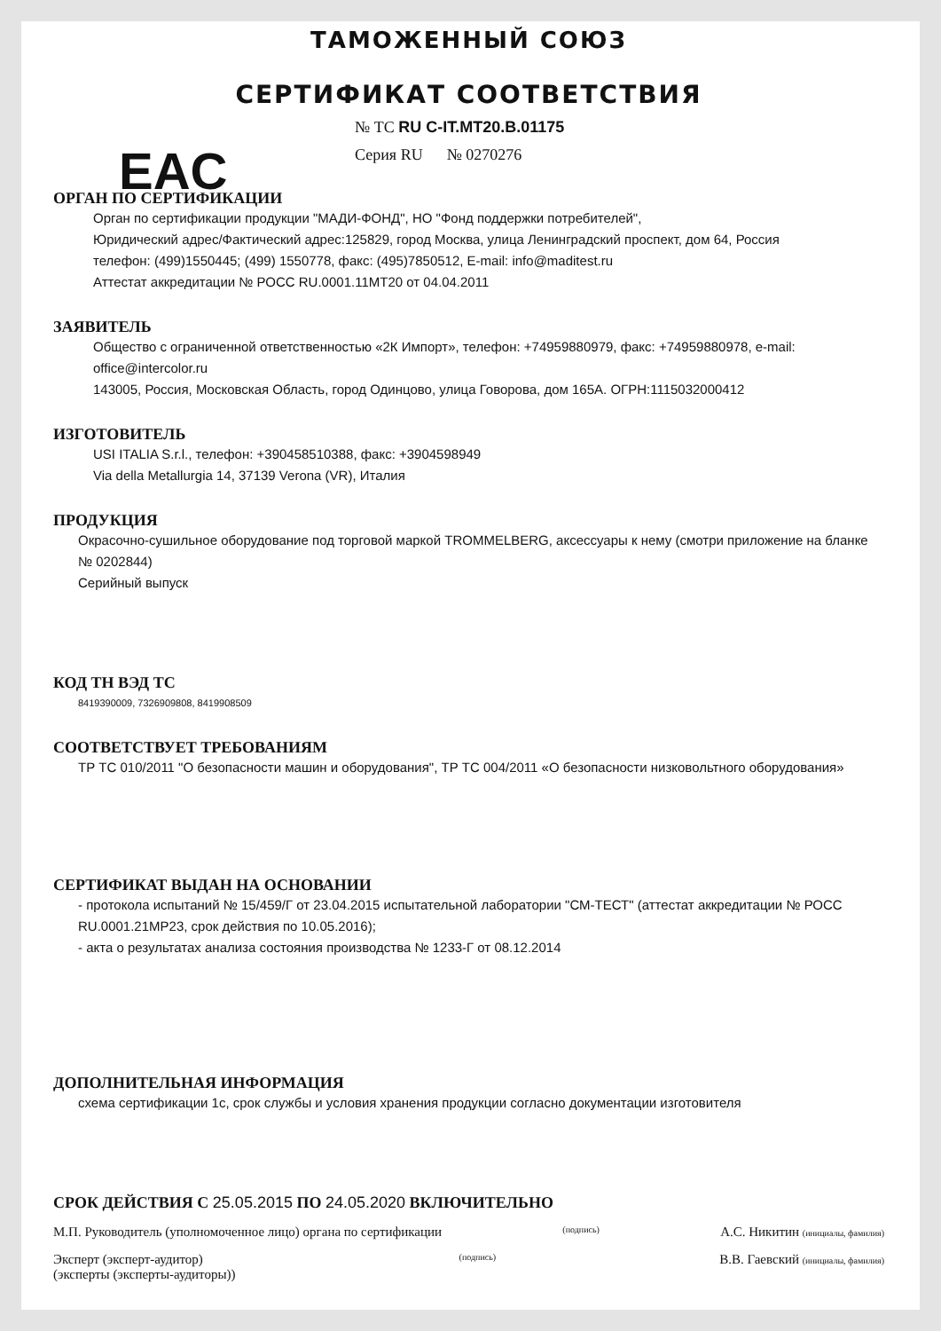ТАМОЖЕННЫЙ СОЮЗ
СЕРТИФИКАТ СООТВЕТСТВИЯ
EAC
№ ТС RU C-IT.MT20.B.01175
Серия RU № 0270276
ОРГАН ПО СЕРТИФИКАЦИИ
Орган по сертификации продукции "МАДИ-ФОНД", НО "Фонд поддержки потребителей",
Юридический адрес/Фактический адрес:125829, город Москва, улица Ленинградский проспект, дом 64, Россия
телефон: (499)1550445; (499) 1550778, факс: (495)7850512, E-mail: info@maditest.ru
Аттестат аккредитации № РОСС RU.0001.11МТ20 от 04.04.2011
ЗАЯВИТЕЛЬ
Общество с ограниченной ответственностью «2К Импорт», телефон: +74959880979, факс: +74959880978, e-mail: office@intercolor.ru
143005, Россия, Московская Область, город Одинцово, улица Говорова, дом 165А. ОГРН:1115032000412
ИЗГОТОВИТЕЛЬ
USI ITALIA S.r.l., телефон: +390458510388, факс: +3904598949
Via della Metallurgia 14, 37139 Verona (VR), Италия
ПРОДУКЦИЯ
Окрасочно-сушильное оборудование под торговой маркой TROMMELBERG, аксессуары к нему (смотри приложение на бланке № 0202844)
Серийный выпуск
КОД ТН ВЭД ТС
8419390009, 7326909808, 8419908509
СООТВЕТСТВУЕТ ТРЕБОВАНИЯМ
ТР ТС 010/2011 "О безопасности машин и оборудования", ТР ТС 004/2011 «О безопасности низковольтного оборудования»
СЕРТИФИКАТ ВЫДАН НА ОСНОВАНИИ
- протокола испытаний № 15/459/Г от 23.04.2015 испытательной лаборатории "СМ-ТЕСТ" (аттестат аккредитации № РОСС RU.0001.21МР23, срок действия по 10.05.2016);
- акта о результатах анализа состояния производства № 1233-Г от 08.12.2014
ДОПОЛНИТЕЛЬНАЯ ИНФОРМАЦИЯ
схема сертификации 1с, срок службы и условия хранения продукции согласно документации изготовителя
СРОК ДЕЙСТВИЯ С 25.05.2015 ПО 24.05.2020 ВКЛЮЧИТЕЛЬНО
М.П. Руководитель (уполномоченное лицо) органа по сертификации
(подпись)
А.С. Никитин (инициалы, фамилия)
Эксперт (эксперт-аудитор)
(эксперты (эксперты-аудиторы))
(подпись)
В.В. Гаевский (инициалы, фамилия)